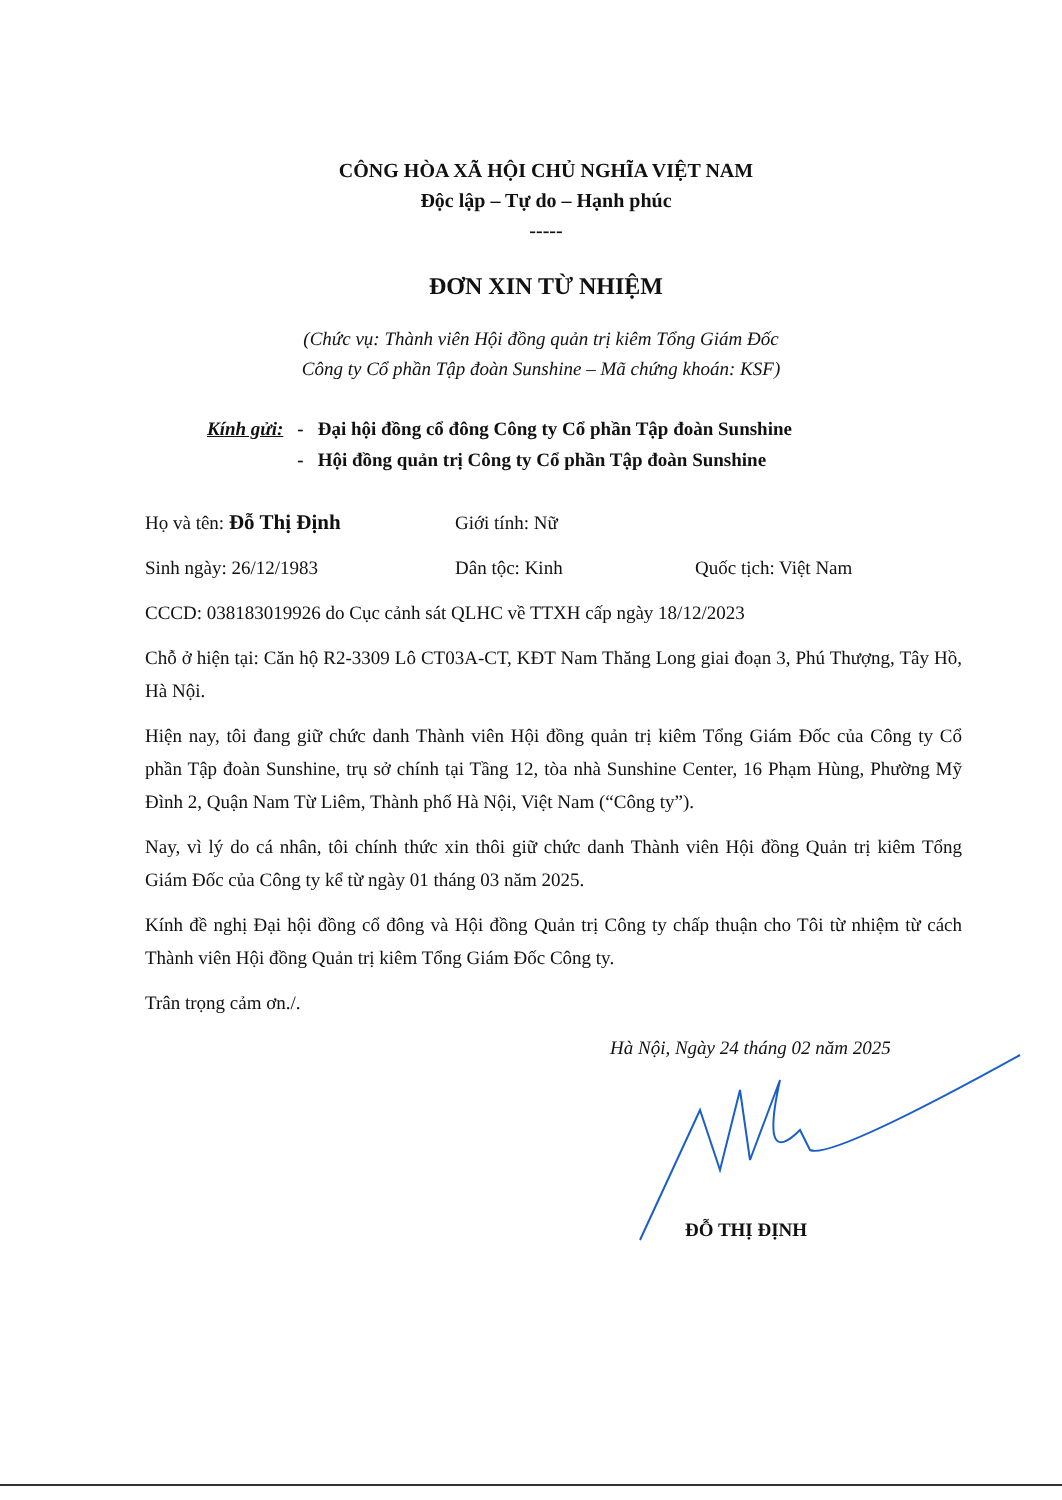CÔNG HÒA XÃ HỘI CHỦ NGHĨA VIỆT NAM
Độc lập – Tự do – Hạnh phúc
-----
ĐƠN XIN TỪ NHIỆM
(Chức vụ: Thành viên Hội đồng quản trị kiêm Tổng Giám Đốc
Công ty Cổ phần Tập đoàn Sunshine – Mã chứng khoán: KSF)
| Kính gửi: | - | Đại hội đồng cổ đông Công ty Cổ phần Tập đoàn Sunshine |
| | - | Hội đồng quản trị Công ty Cổ phần Tập đoàn Sunshine |
Họ và tên: Đỗ Thị Định Giới tính: Nữ
Sinh ngày: 26/12/1983 Dân tộc: Kinh Quốc tịch: Việt Nam
CCCD: 038183019926 do Cục cảnh sát QLHC về TTXH cấp ngày 18/12/2023
Chỗ ở hiện tại: Căn hộ R2-3309 Lô CT03A-CT, KĐT Nam Thăng Long giai đoạn 3, Phú Thượng, Tây Hồ, Hà Nội.
Hiện nay, tôi đang giữ chức danh Thành viên Hội đồng quản trị kiêm Tổng Giám Đốc của Công ty Cổ phần Tập đoàn Sunshine, trụ sở chính tại Tầng 12, tòa nhà Sunshine Center, 16 Phạm Hùng, Phường Mỹ Đình 2, Quận Nam Từ Liêm, Thành phố Hà Nội, Việt Nam (“Công ty”).
Nay, vì lý do cá nhân, tôi chính thức xin thôi giữ chức danh Thành viên Hội đồng Quản trị kiêm Tổng Giám Đốc của Công ty kể từ ngày 01 tháng 03 năm 2025.
Kính đề nghị Đại hội đồng cổ đông và Hội đồng Quản trị Công ty chấp thuận cho Tôi từ nhiệm từ cách Thành viên Hội đồng Quản trị kiêm Tổng Giám Đốc Công ty.
Trân trọng cảm ơn./.
Hà Nội, Ngày 24 tháng 02 năm 2025
ĐỖ THỊ ĐỊNH